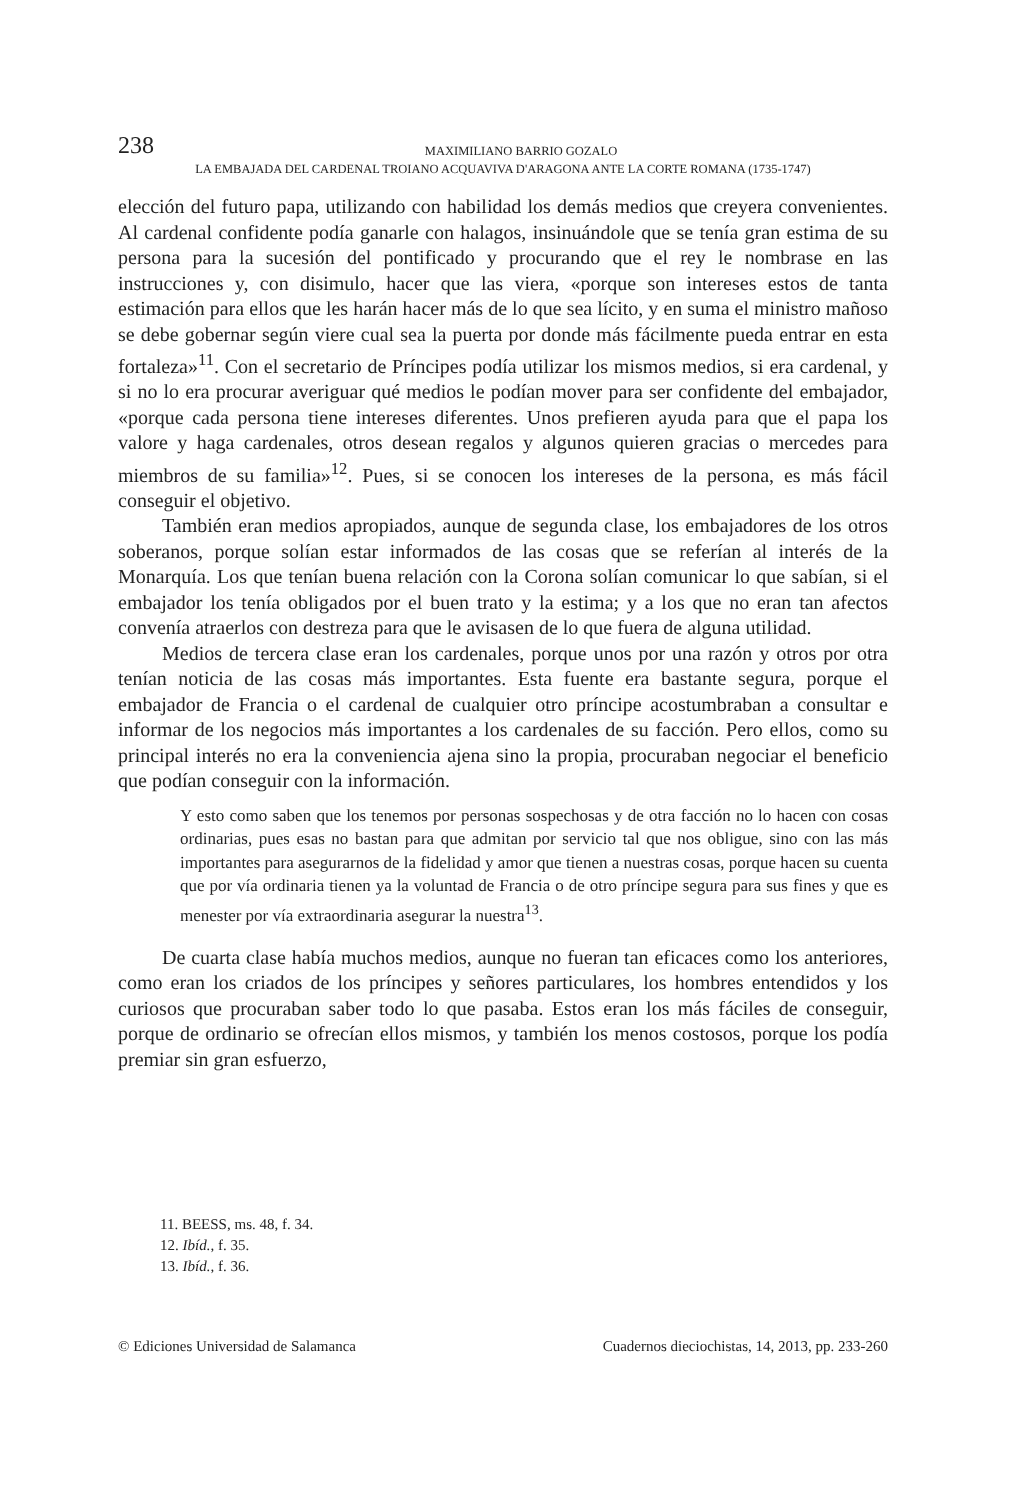238
MAXIMILIANO BARRIO GOZALO
LA EMBAJADA DEL CARDENAL TROIANO ACQUAVIVA D'ARAGONA ANTE LA CORTE ROMANA (1735-1747)
elección del futuro papa, utilizando con habilidad los demás medios que creyera convenientes. Al cardenal confidente podía ganarle con halagos, insinuándole que se tenía gran estima de su persona para la sucesión del pontificado y procurando que el rey le nombrase en las instrucciones y, con disimulo, hacer que las viera, «porque son intereses estos de tanta estimación para ellos que les harán hacer más de lo que sea lícito, y en suma el ministro mañoso se debe gobernar según viere cual sea la puerta por donde más fácilmente pueda entrar en esta fortaleza»<sup>11</sup>. Con el secretario de Príncipes podía utilizar los mismos medios, si era cardenal, y si no lo era procurar averiguar qué medios le podían mover para ser confidente del embajador, «porque cada persona tiene intereses diferentes. Unos prefieren ayuda para que el papa los valore y haga cardenales, otros desean regalos y algunos quieren gracias o mercedes para miembros de su familia»<sup>12</sup>. Pues, si se conocen los intereses de la persona, es más fácil conseguir el objetivo.
También eran medios apropiados, aunque de segunda clase, los embajadores de los otros soberanos, porque solían estar informados de las cosas que se referían al interés de la Monarquía. Los que tenían buena relación con la Corona solían comunicar lo que sabían, si el embajador los tenía obligados por el buen trato y la estima; y a los que no eran tan afectos convenía atraerlos con destreza para que le avisasen de lo que fuera de alguna utilidad.
Medios de tercera clase eran los cardenales, porque unos por una razón y otros por otra tenían noticia de las cosas más importantes. Esta fuente era bastante segura, porque el embajador de Francia o el cardenal de cualquier otro príncipe acostumbraban a consultar e informar de los negocios más importantes a los cardenales de su facción. Pero ellos, como su principal interés no era la conveniencia ajena sino la propia, procuraban negociar el beneficio que podían conseguir con la información.
Y esto como saben que los tenemos por personas sospechosas y de otra facción no lo hacen con cosas ordinarias, pues esas no bastan para que admitan por servicio tal que nos obligue, sino con las más importantes para asegurarnos de la fidelidad y amor que tienen a nuestras cosas, porque hacen su cuenta que por vía ordinaria tienen ya la voluntad de Francia o de otro príncipe segura para sus fines y que es menester por vía extraordinaria asegurar la nuestra<sup>13</sup>.
De cuarta clase había muchos medios, aunque no fueran tan eficaces como los anteriores, como eran los criados de los príncipes y señores particulares, los hombres entendidos y los curiosos que procuraban saber todo lo que pasaba. Estos eran los más fáciles de conseguir, porque de ordinario se ofrecían ellos mismos, y también los menos costosos, porque los podía premiar sin gran esfuerzo,
11. BEESS, ms. 48, f. 34.
12. Ibíd., f. 35.
13. Ibíd., f. 36.
© Ediciones Universidad de Salamanca Cuadernos dieciochistas, 14, 2013, pp. 233-260